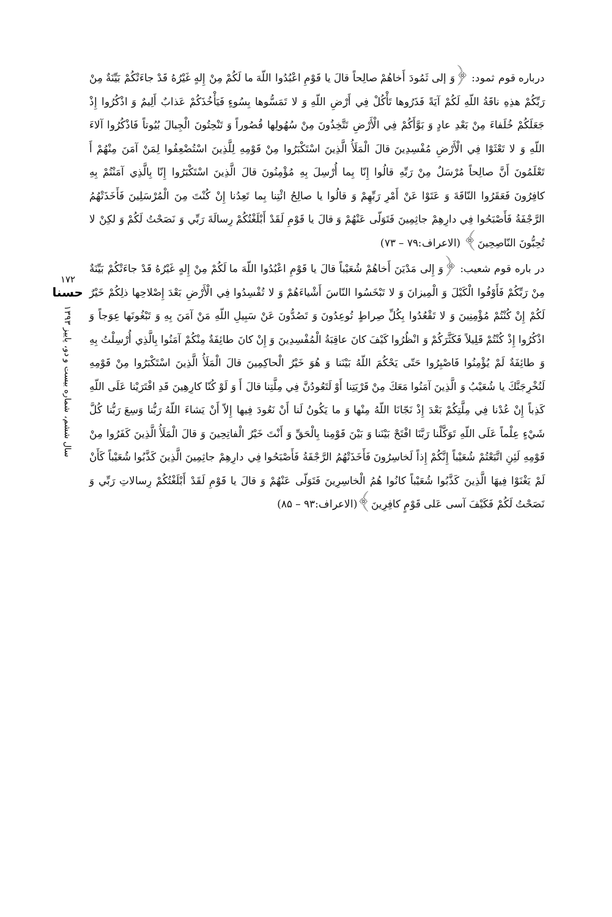درباره قوم ثمود: ﴿وَ إلى ثَمُودَ أَخاهُمْ صالِحاً قالَ يا قَوْمِ اعْبُدُوا اللّهَ ما لَكُمْ مِنْ إِلهٍ غَيْرُهُ قَدْ جاءَتْكُمْ بَيِّنَةٌ مِنْ رَبِّكُمْ هذِهِ ناقَةُ اللّهِ لَكُمْ آيَةً فَذَرُوها تَأْكُلْ فِي أَرْضِ اللّهِ وَ لا تَمَسُّوها بِسُوءٍ فَيَأْخُذَكُمْ عَذابٌ أَلِيمٌ وَ اذْكُرُوا إِذْ جَعَلَكُمْ خُلَفاءَ مِنْ بَعْدِ عادٍ وَ بَوَّأَكُمْ فِي الْأَرْضِ تَتَّخِذُونَ مِنْ سُهُولِها قُصُوراً وَ تَنْحِتُونَ الْجِبالَ بُيُوتاً فَاذْكُرُوا آلاءَ اللّهِ وَ لا تَعْثَوْا فِي الْأَرْضِ مُفْسِدِينَ قالَ الْمَلَأُ الَّذِينَ اسْتَكْبَرُوا مِنْ قَوْمِهِ لِلَّذِينَ اسْتُضْعِفُوا لِمَنْ آمَنَ مِنْهُمْ أَ تَعْلَمُونَ أَنَّ صالِحاً مُرْسَلٌ مِنْ رَبِّهِ قالُوا إِنّا بِما أُرْسِلَ بِهِ مُؤْمِنُونَ قالَ الَّذِينَ اسْتَكْبَرُوا إِنّا بِالَّذِي آمَنْتُمْ بِهِ كافِرُونَ فَعَقَرُوا النّاقَةَ وَ عَتَوْا عَنْ أَمْرِ رَبِّهِمْ وَ قالُوا يا صالِحُ ائْتِنا بِما تَعِدُنا إِنْ كُنْتَ مِنَ الْمُرْسَلِينَ فَأَخَذَتْهُمُ الرَّجْفَةُ فَأَصْبَحُوا فِي دارِهِمْ جاثِمِينَ فَتَوَلّى عَنْهُمْ وَ قالَ يا قَوْمِ لَقَدْ أَبْلَغْتُكُمْ رِسالَةَ رَبِّي وَ نَصَحْتُ لَكُمْ وَ لكِنْ لا تُحِبُّونَ النّاصِحِينَ﴾ (الاعراف:۷۹ – ۷۳)
در باره قوم شعیب: ﴿وَ إِلى مَدْيَنَ أَخاهُمْ شُعَيْباً قالَ يا قَوْمِ اعْبُدُوا اللّهَ ما لَكُمْ مِنْ إِلهٍ غَيْرُهُ قَدْ جاءَتْكُمْ بَيِّنَةٌ مِنْ رَبِّكُمْ فَأَوْفُوا الْكَيْلَ وَ الْمِيزانَ وَ لا تَبْخَسُوا النّاسَ أَشْياءَهُمْ وَ لا تُفْسِدُوا فِي الْأَرْضِ بَعْدَ إِصْلاحِها ذلِكُمْ خَيْرٌ لَكُمْ إِنْ كُنْتُمْ مُؤْمِنِينَ وَ لا تَقْعُدُوا بِكُلِّ صِراطٍ تُوعِدُونَ وَ تَصُدُّونَ عَنْ سَبِيلِ اللّهِ مَنْ آمَنَ بِهِ وَ تَبْغُونَها عِوَجاً وَ اذْكُرُوا إِذْ كُنْتُمْ قَلِيلاً فَكَثَّرَكُمْ وَ انْظُرُوا كَيْفَ كانَ عاقِبَةُ الْمُفْسِدِينَ وَ إِنْ كانَ طائِفَةٌ مِنْكُمْ آمَنُوا بِالَّذِي أُرْسِلْتُ بِهِ وَ طائِفَةٌ لَمْ يُؤْمِنُوا فَاصْبِرُوا حَتّى يَحْكُمَ اللّهُ بَيْنَنا وَ هُوَ خَيْرُ الْحاكِمِينَ قالَ الْمَلَأُ الَّذِينَ اسْتَكْبَرُوا مِنْ قَوْمِهِ لَنُخْرِجَنَّكَ يا شُعَيْبُ وَ الَّذِينَ آمَنُوا مَعَكَ مِنْ قَرْيَتِنا أَوْ لَتَعُودُنَّ فِي مِلَّتِنا قالَ أَ وَ لَوْ كُنّا كارِهِينَ قَدِ افْتَرَيْنا عَلَى اللّهِ كَذِباً إِنْ عُدْنا فِي مِلَّتِكُمْ بَعْدَ إِذْ نَجّانَا اللّهُ مِنْها وَ ما يَكُونُ لَنا أَنْ نَعُودَ فِيها إِلاّ أَنْ يَشاءَ اللّهُ رَبُّنا وَسِعَ رَبُّنا كُلَّ شَيْءٍ عِلْماً عَلَى اللّهِ تَوَكَّلْنا رَبَّنَا افْتَحْ بَيْنَنا وَ بَيْنَ قَوْمِنا بِالْحَقِّ وَ أَنْتَ خَيْرُ الْفاتِحِينَ وَ قالَ الْمَلَأُ الَّذِينَ كَفَرُوا مِنْ قَوْمِهِ لَئِنِ اتَّبَعْتُمْ شُعَيْباً إِنَّكُمْ إِذاً لَخاسِرُونَ فَأَخَذَتْهُمُ الرَّجْفَةُ فَأَصْبَحُوا فِي دارِهِمْ جاثِمِينَ الَّذِينَ كَذَّبُوا شُعَيْباً كَأَنْ لَمْ يَغْنَوْا فِيهَا الَّذِينَ كَذَّبُوا شُعَيْباً كانُوا هُمُ الْخاسِرِينَ فَتَوَلّى عَنْهُمْ وَ قالَ يا قَوْمِ لَقَدْ أَبْلَغْتُكُمْ رِسالاتِ رَبِّي وَ نَصَحْتُ لَكُمْ فَكَيْفَ آسى عَلى قَوْمٍ كافِرِينَ﴾(الاعراف:۹۳ – ۸۵)
۱۷۲
حسنا
سال ششم، شماره بیست و دو، پاییز ۱۳۹۳